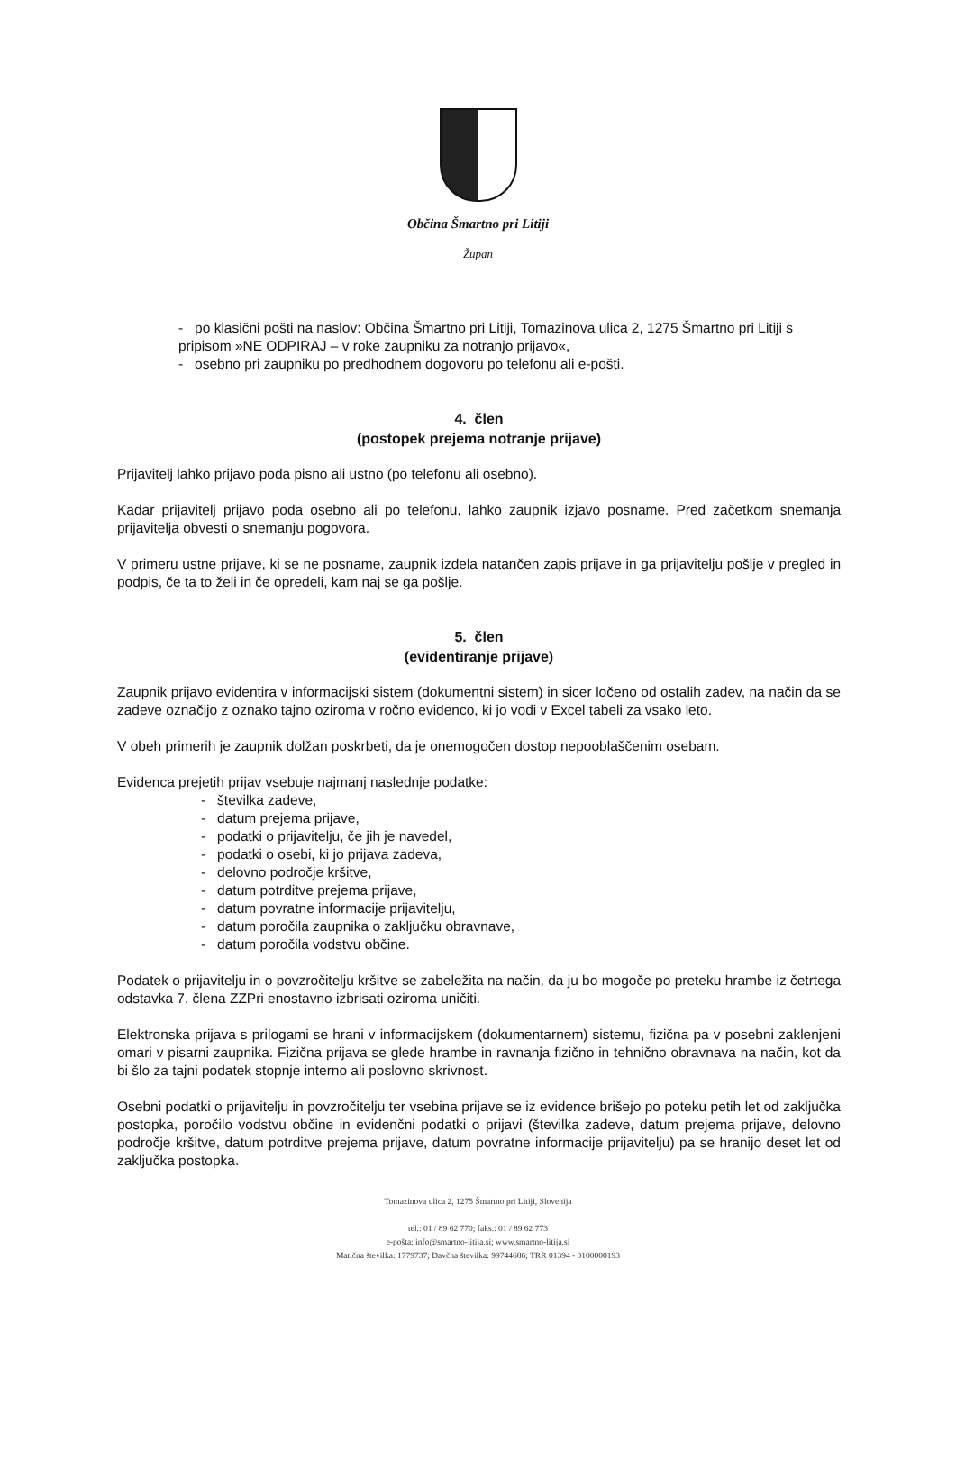Občina Šmartno pri Litiji
Župan
- po klasični pošti na naslov: Občina Šmartno pri Litiji, Tomazinova ulica 2, 1275 Šmartno pri Litiji s pripisom »NE ODPIRAJ – v roke zaupniku za notranjo prijavo«,
- osebno pri zaupniku po predhodnem dogovoru po telefonu ali e-pošti.
4. člen
(postopek prejema notranje prijave)
Prijavitelj lahko prijavo poda pisno ali ustno (po telefonu ali osebno).
Kadar prijavitelj prijavo poda osebno ali po telefonu, lahko zaupnik izjavo posname. Pred začetkom snemanja prijavitelja obvesti o snemanju pogovora.
V primeru ustne prijave, ki se ne posname, zaupnik izdela natančen zapis prijave in ga prijavitelju pošlje v pregled in podpis, če ta to želi in če opredeli, kam naj se ga pošlje.
5. člen
(evidentiranje prijave)
Zaupnik prijavo evidentira v informacijski sistem (dokumentni sistem) in sicer ločeno od ostalih zadev, na način da se zadeve označijo z oznako tajno oziroma v ročno evidenco, ki jo vodi v Excel tabeli za vsako leto.
V obeh primerih je zaupnik dolžan poskrbeti, da je onemogočen dostop nepooblaščenim osebam.
Evidenca prejetih prijav vsebuje najmanj naslednje podatke:
- številka zadeve,
- datum prejema prijave,
- podatki o prijavitelju, če jih je navedel,
- podatki o osebi, ki jo prijava zadeva,
- delovno področje kršitve,
- datum potrditve prejema prijave,
- datum povratne informacije prijavitelju,
- datum poročila zaupnika o zaključku obravnave,
- datum poročila vodstvu občine.
Podatek o prijavitelju in o povzročitelju kršitve se zabeležita na način, da ju bo mogoče po preteku hrambe iz četrtega odstavka 7. člena ZZPri enostavno izbrisati oziroma uničiti.
Elektronska prijava s prilogami se hrani v informacijskem (dokumentarnem) sistemu, fizična pa v posebni zaklenjeni omari v pisarni zaupnika. Fizična prijava se glede hrambe in ravnanja fizično in tehnično obravnava na način, kot da bi šlo za tajni podatek stopnje interno ali poslovno skrivnost.
Osebni podatki o prijavitelju in povzročitelju ter vsebina prijave se iz evidence brišejo po poteku petih let od zaključka postopka, poročilo vodstvu občine in evidenčni podatki o prijavi (številka zadeve, datum prejema prijave, delovno področje kršitve, datum potrditve prejema prijave, datum povratne informacije prijavitelju) pa se hranijo deset let od zaključka postopka.
Tomazinova ulica 2, 1275 Šmartno pri Litiji, Slovenija
tel.: 01 / 89 62 770; faks.: 01 / 89 62 773
e-pošta: info@smartno-litija.si; www.smartno-litija.si
Matična številka: 1779737; Davčna številka: 99744686; TRR 01394 - 0100000193